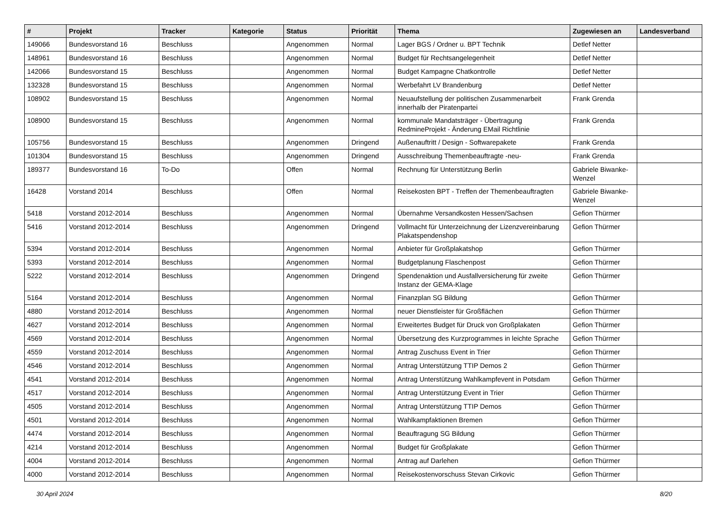| # | Projekt | Tracker | Kategorie | Status | Priorität | Thema | Zugewiesen an | Landesverband |
| --- | --- | --- | --- | --- | --- | --- | --- | --- |
| 149066 | Bundesvorstand 16 | Beschluss | | Angenommen | Normal | Lager BGS / Ordner u. BPT Technik | Detlef Netter | |
| 148961 | Bundesvorstand 16 | Beschluss | | Angenommen | Normal | Budget für Rechtsangelegenheit | Detlef Netter | |
| 142066 | Bundesvorstand 15 | Beschluss | | Angenommen | Normal | Budget Kampagne Chatkontrolle | Detlef Netter | |
| 132328 | Bundesvorstand 15 | Beschluss | | Angenommen | Normal | Werbefahrt LV Brandenburg | Detlef Netter | |
| 108902 | Bundesvorstand 15 | Beschluss | | Angenommen | Normal | Neuaufstellung der politischen Zusammenarbeit innerhalb der Piratenpartei | Frank Grenda | |
| 108900 | Bundesvorstand 15 | Beschluss | | Angenommen | Normal | kommunale Mandatsträger - Übertragung RedmineProjekt - Änderung EMail Richtlinie | Frank Grenda | |
| 105756 | Bundesvorstand 15 | Beschluss | | Angenommen | Dringend | Außenauftritt / Design - Softwarepakete | Frank Grenda | |
| 101304 | Bundesvorstand 15 | Beschluss | | Angenommen | Dringend | Ausschreibung Themenbeauftragte -neu- | Frank Grenda | |
| 189377 | Bundesvorstand 16 | To-Do | | Offen | Normal | Rechnung für Unterstützung Berlin | Gabriele Biwanke-Wenzel | |
| 16428 | Vorstand 2014 | Beschluss | | Offen | Normal | Reisekosten BPT - Treffen der Themenbeauftragten | Gabriele Biwanke-Wenzel | |
| 5418 | Vorstand 2012-2014 | Beschluss | | Angenommen | Normal | Übernahme Versandkosten Hessen/Sachsen | Gefion Thürmer | |
| 5416 | Vorstand 2012-2014 | Beschluss | | Angenommen | Dringend | Vollmacht für Unterzeichnung der Lizenzvereinbarung Plakatspendenshop | Gefion Thürmer | |
| 5394 | Vorstand 2012-2014 | Beschluss | | Angenommen | Normal | Anbieter für Großplakatshop | Gefion Thürmer | |
| 5393 | Vorstand 2012-2014 | Beschluss | | Angenommen | Normal | Budgetplanung Flaschenpost | Gefion Thürmer | |
| 5222 | Vorstand 2012-2014 | Beschluss | | Angenommen | Dringend | Spendenaktion und Ausfallversicherung für zweite Instanz der GEMA-Klage | Gefion Thürmer | |
| 5164 | Vorstand 2012-2014 | Beschluss | | Angenommen | Normal | Finanzplan SG Bildung | Gefion Thürmer | |
| 4880 | Vorstand 2012-2014 | Beschluss | | Angenommen | Normal | neuer Dienstleister für Großflächen | Gefion Thürmer | |
| 4627 | Vorstand 2012-2014 | Beschluss | | Angenommen | Normal | Erweitertes Budget für Druck von Großplakaten | Gefion Thürmer | |
| 4569 | Vorstand 2012-2014 | Beschluss | | Angenommen | Normal | Übersetzung des Kurzprogrammes in leichte Sprache | Gefion Thürmer | |
| 4559 | Vorstand 2012-2014 | Beschluss | | Angenommen | Normal | Antrag Zuschuss Event in Trier | Gefion Thürmer | |
| 4546 | Vorstand 2012-2014 | Beschluss | | Angenommen | Normal | Antrag Unterstützung TTIP Demos 2 | Gefion Thürmer | |
| 4541 | Vorstand 2012-2014 | Beschluss | | Angenommen | Normal | Antrag Unterstützung Wahlkampfevent in Potsdam | Gefion Thürmer | |
| 4517 | Vorstand 2012-2014 | Beschluss | | Angenommen | Normal | Antrag Unterstützung Event in Trier | Gefion Thürmer | |
| 4505 | Vorstand 2012-2014 | Beschluss | | Angenommen | Normal | Antrag Unterstützung TTIP Demos | Gefion Thürmer | |
| 4501 | Vorstand 2012-2014 | Beschluss | | Angenommen | Normal | Wahlkampfaktionen Bremen | Gefion Thürmer | |
| 4474 | Vorstand 2012-2014 | Beschluss | | Angenommen | Normal | Beauftragung SG Bildung | Gefion Thürmer | |
| 4214 | Vorstand 2012-2014 | Beschluss | | Angenommen | Normal | Budget für Großplakate | Gefion Thürmer | |
| 4004 | Vorstand 2012-2014 | Beschluss | | Angenommen | Normal | Antrag auf Darlehen | Gefion Thürmer | |
| 4000 | Vorstand 2012-2014 | Beschluss | | Angenommen | Normal | Reisekostenvorschuss Stevan Cirkovic | Gefion Thürmer | |
30 April 2024 8/20